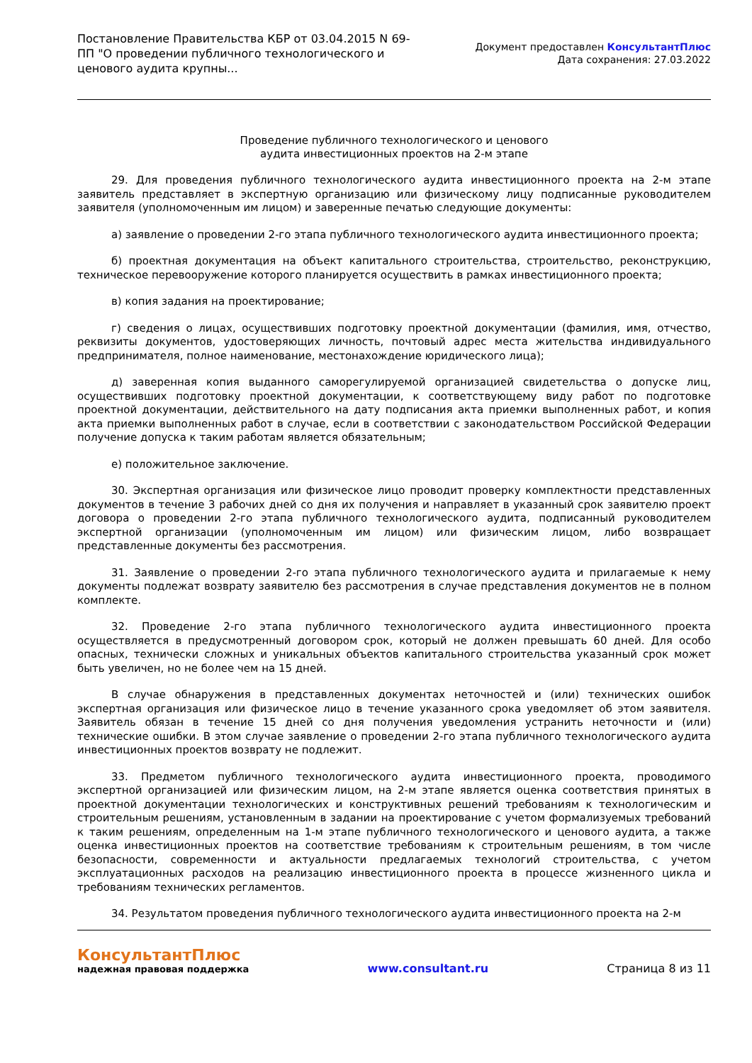Постановление Правительства КБР от 03.04.2015 N 69-ПП "О проведении публичного технологического и ценового аудита крупны...
Документ предоставлен КонсультантПлюс
Дата сохранения: 27.03.2022
Проведение публичного технологического и ценового
аудита инвестиционных проектов на 2-м этапе
29. Для проведения публичного технологического аудита инвестиционного проекта на 2-м этапе заявитель представляет в экспертную организацию или физическому лицу подписанные руководителем заявителя (уполномоченным им лицом) и заверенные печатью следующие документы:
а) заявление о проведении 2-го этапа публичного технологического аудита инвестиционного проекта;
б) проектная документация на объект капитального строительства, строительство, реконструкцию, техническое перевооружение которого планируется осуществить в рамках инвестиционного проекта;
в) копия задания на проектирование;
г) сведения о лицах, осуществивших подготовку проектной документации (фамилия, имя, отчество, реквизиты документов, удостоверяющих личность, почтовый адрес места жительства индивидуального предпринимателя, полное наименование, местонахождение юридического лица);
д) заверенная копия выданного саморегулируемой организацией свидетельства о допуске лиц, осуществивших подготовку проектной документации, к соответствующему виду работ по подготовке проектной документации, действительного на дату подписания акта приемки выполненных работ, и копия акта приемки выполненных работ в случае, если в соответствии с законодательством Российской Федерации получение допуска к таким работам является обязательным;
е) положительное заключение.
30. Экспертная организация или физическое лицо проводит проверку комплектности представленных документов в течение 3 рабочих дней со дня их получения и направляет в указанный срок заявителю проект договора о проведении 2-го этапа публичного технологического аудита, подписанный руководителем экспертной организации (уполномоченным им лицом) или физическим лицом, либо возвращает представленные документы без рассмотрения.
31. Заявление о проведении 2-го этапа публичного технологического аудита и прилагаемые к нему документы подлежат возврату заявителю без рассмотрения в случае представления документов не в полном комплекте.
32. Проведение 2-го этапа публичного технологического аудита инвестиционного проекта осуществляется в предусмотренный договором срок, который не должен превышать 60 дней. Для особо опасных, технически сложных и уникальных объектов капитального строительства указанный срок может быть увеличен, но не более чем на 15 дней.
В случае обнаружения в представленных документах неточностей и (или) технических ошибок экспертная организация или физическое лицо в течение указанного срока уведомляет об этом заявителя. Заявитель обязан в течение 15 дней со дня получения уведомления устранить неточности и (или) технические ошибки. В этом случае заявление о проведении 2-го этапа публичного технологического аудита инвестиционных проектов возврату не подлежит.
33. Предметом публичного технологического аудита инвестиционного проекта, проводимого экспертной организацией или физическим лицом, на 2-м этапе является оценка соответствия принятых в проектной документации технологических и конструктивных решений требованиям к технологическим и строительным решениям, установленным в задании на проектирование с учетом формализуемых требований к таким решениям, определенным на 1-м этапе публичного технологического и ценового аудита, а также оценка инвестиционных проектов на соответствие требованиям к строительным решениям, в том числе безопасности, современности и актуальности предлагаемых технологий строительства, с учетом эксплуатационных расходов на реализацию инвестиционного проекта в процессе жизненного цикла и требованиям технических регламентов.
34. Результатом проведения публичного технологического аудита инвестиционного проекта на 2-м
КонсультантПлюс
надежная правовая поддержка
www.consultant.ru Страница 8 из 11